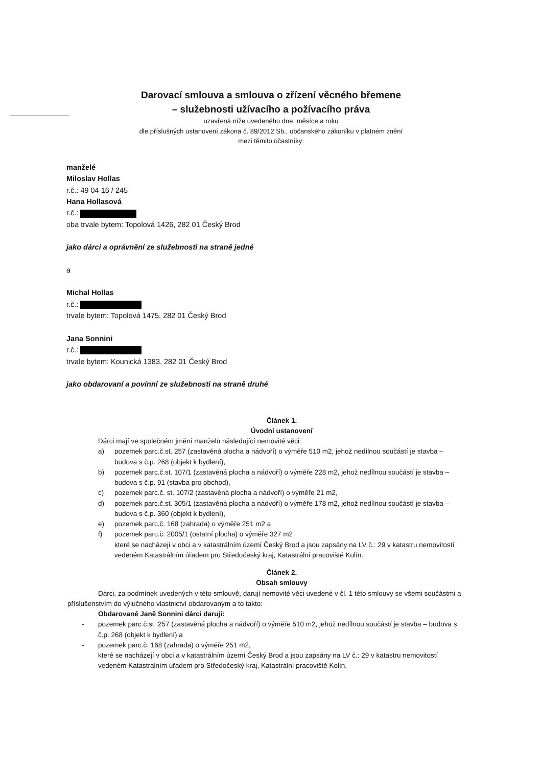Darovací smlouva a smlouva o zřízení věcného břemene
– služebnosti užívacího a požívacího práva
uzavřená níže uvedeného dne, měsíce a roku
dle příslušných ustanovení zákona č. 89/2012 Sb., občanského zákoníku v platném znění
mezi těmito účastníky:
manželé
Miloslav Hollas
r.č.: 49 04 16 / 245
Hana Hollasová
r.č.:
oba trvale bytem: Topolová 1426, 282 01 Český Brod
jako dárci a oprávnění ze služebnosti na straně jedné
a
Michal Hollas
r.č.:
trvale bytem: Topolová 1475, 282 01 Český Brod
Jana Sonnini
r.č.:
trvale bytem: Kounická 1383, 282 01 Český Brod
jako obdarovaní a povinní ze služebnosti na straně druhé
Článek 1.
Úvodní ustanovení
Dárci mají ve společném jmění manželů následující nemovité věci:
a) pozemek parc.č.st. 257 (zastavěná plocha a nádvoří) o výměře 510 m2, jehož nedílnou součástí je stavba – budova s č.p. 268 (objekt k bydlení),
b) pozemek parc.č.st. 107/1 (zastavěná plocha a nádvoří) o výměře 228 m2, jehož nedílnou součástí je stavba – budova s č.p. 91 (stavba pro obchod),
c) pozemek parc.č. st. 107/2 (zastavěná plocha a nádvoří) o výměře 21 m2,
d) pozemek parc.č.st. 305/1 (zastavěná plocha a nádvoří) o výměře 178 m2, jehož nedílnou součástí je stavba – budova s č.p. 360 (objekt k bydlení),
e) pozemek parc.č. 168 (zahrada) o výměře 251 m2 a
f) pozemek parc.č. 2005/1 (ostatní plocha) o výměře 327 m2
které se nacházejí v obci a v katastrálním území Český Brod a jsou zapsány na LV č.: 29 v katastru nemovitostí vedeném Katastrálním úřadem pro Středočeský kraj, Katastrální pracoviště Kolín.
Článek 2.
Obsah smlouvy
Dárci, za podmínek uvedených v této smlouvě, darují nemovité věci uvedené v čl. 1 této smlouvy se všemi součástmi a příslušenstvím do výlučného vlastnictví obdarovaným a to takto:
Obdarované Janě Sonnini dárci darují:
- pozemek parc.č.st. 257 (zastavěná plocha a nádvoří) o výměře 510 m2, jehož nedílnou součástí je stavba – budova s č.p. 268 (objekt k bydlení) a
- pozemek parc.č. 168 (zahrada) o výměře 251 m2,
které se nacházejí v obci a v katastrálním území Český Brod a jsou zapsány na LV č.: 29 v katastru nemovitostí vedeném Katastrálním úřadem pro Středočeský kraj, Katastrální pracoviště Kolín.